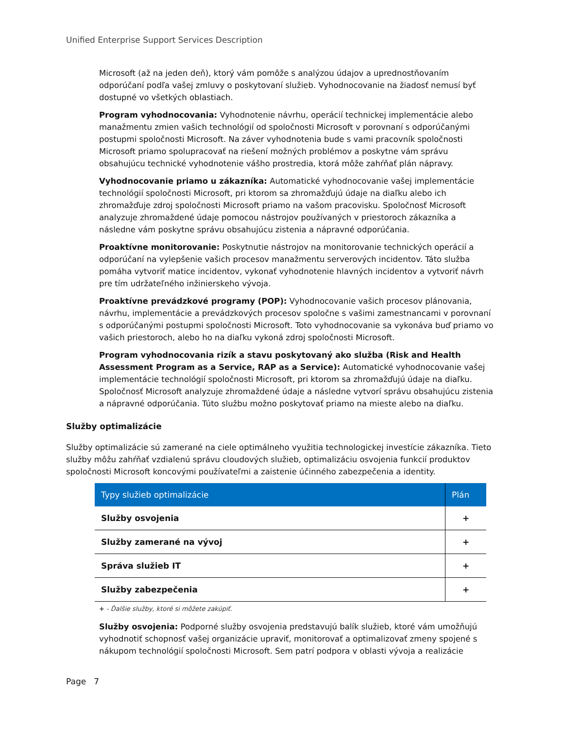Unified Enterprise Support Services Description
Microsoft (až na jeden deň), ktorý vám pomôže s analýzou údajov a uprednostňovaním odporúčaní podľa vašej zmluvy o poskytovaní služieb. Vyhodnocovanie na žiadosť nemusí byť dostupné vo všetkých oblastiach.
Program vyhodnocovania: Vyhodnotenie návrhu, operácií technickej implementácie alebo manažmentu zmien vašich technológií od spoločnosti Microsoft v porovnaní s odporúčanými postupmi spoločnosti Microsoft. Na záver vyhodnotenia bude s vami pracovník spoločnosti Microsoft priamo spolupracovať na riešení možných problémov a poskytne vám správu obsahujúcu technické vyhodnotenie vášho prostredia, ktorá môže zahŕňať plán nápravy.
Vyhodnocovanie priamo u zákazníka: Automatické vyhodnocovanie vašej implementácie technológií spoločnosti Microsoft, pri ktorom sa zhromažďujú údaje na diaľku alebo ich zhromažďuje zdroj spoločnosti Microsoft priamo na vašom pracovisku. Spoločnosť Microsoft analyzuje zhromaždené údaje pomocou nástrojov používaných v priestoroch zákazníka a následne vám poskytne správu obsahujúcu zistenia a nápravné odporúčania.
Proaktívne monitorovanie: Poskytnutie nástrojov na monitorovanie technických operácií a odporúčaní na vylepšenie vašich procesov manažmentu serverových incidentov. Táto služba pomáha vytvoriť matice incidentov, vykonať vyhodnotenie hlavných incidentov a vytvoriť návrh pre tím udržateľného inžinierskeho vývoja.
Proaktívne prevádzkové programy (POP): Vyhodnocovanie vašich procesov plánovania, návrhu, implementácie a prevádzkových procesov spoločne s vašimi zamestnancami v porovnaní s odporúčanými postupmi spoločnosti Microsoft. Toto vyhodnocovanie sa vykonáva buď priamo vo vašich priestoroch, alebo ho na diaľku vykoná zdroj spoločnosti Microsoft.
Program vyhodnocovania rizík a stavu poskytovaný ako služba (Risk and Health Assessment Program as a Service, RAP as a Service): Automatické vyhodnocovanie vašej implementácie technológií spoločnosti Microsoft, pri ktorom sa zhromažďujú údaje na diaľku. Spoločnosť Microsoft analyzuje zhromaždené údaje a následne vytvorí správu obsahujúcu zistenia a nápravné odporúčania. Túto službu možno poskytovať priamo na mieste alebo na diaľku.
Služby optimalizácie
Služby optimalizácie sú zamerané na ciele optimálneho využitia technologickej investície zákazníka. Tieto služby môžu zahŕňať vzdialenú správu cloudových služieb, optimalizáciu osvojenia funkcií produktov spoločnosti Microsoft koncovými používateľmi a zaistenie účinného zabezpečenia a identity.
| Typy služieb optimalizácie | Plán |
| --- | --- |
| Služby osvojenia | + |
| Služby zamerané na vývoj | + |
| Správa služieb IT | + |
| Služby zabezpečenia | + |
+ - Ďalšie služby, ktoré si môžete zakúpiť.
Služby osvojenia: Podporné služby osvojenia predstavujú balík služieb, ktoré vám umožňujú vyhodnotiť schopnosť vašej organizácie upraviť, monitorovať a optimalizovať zmeny spojené s nákupom technológií spoločnosti Microsoft. Sem patrí podpora v oblasti vývoja a realizácie
Page 7